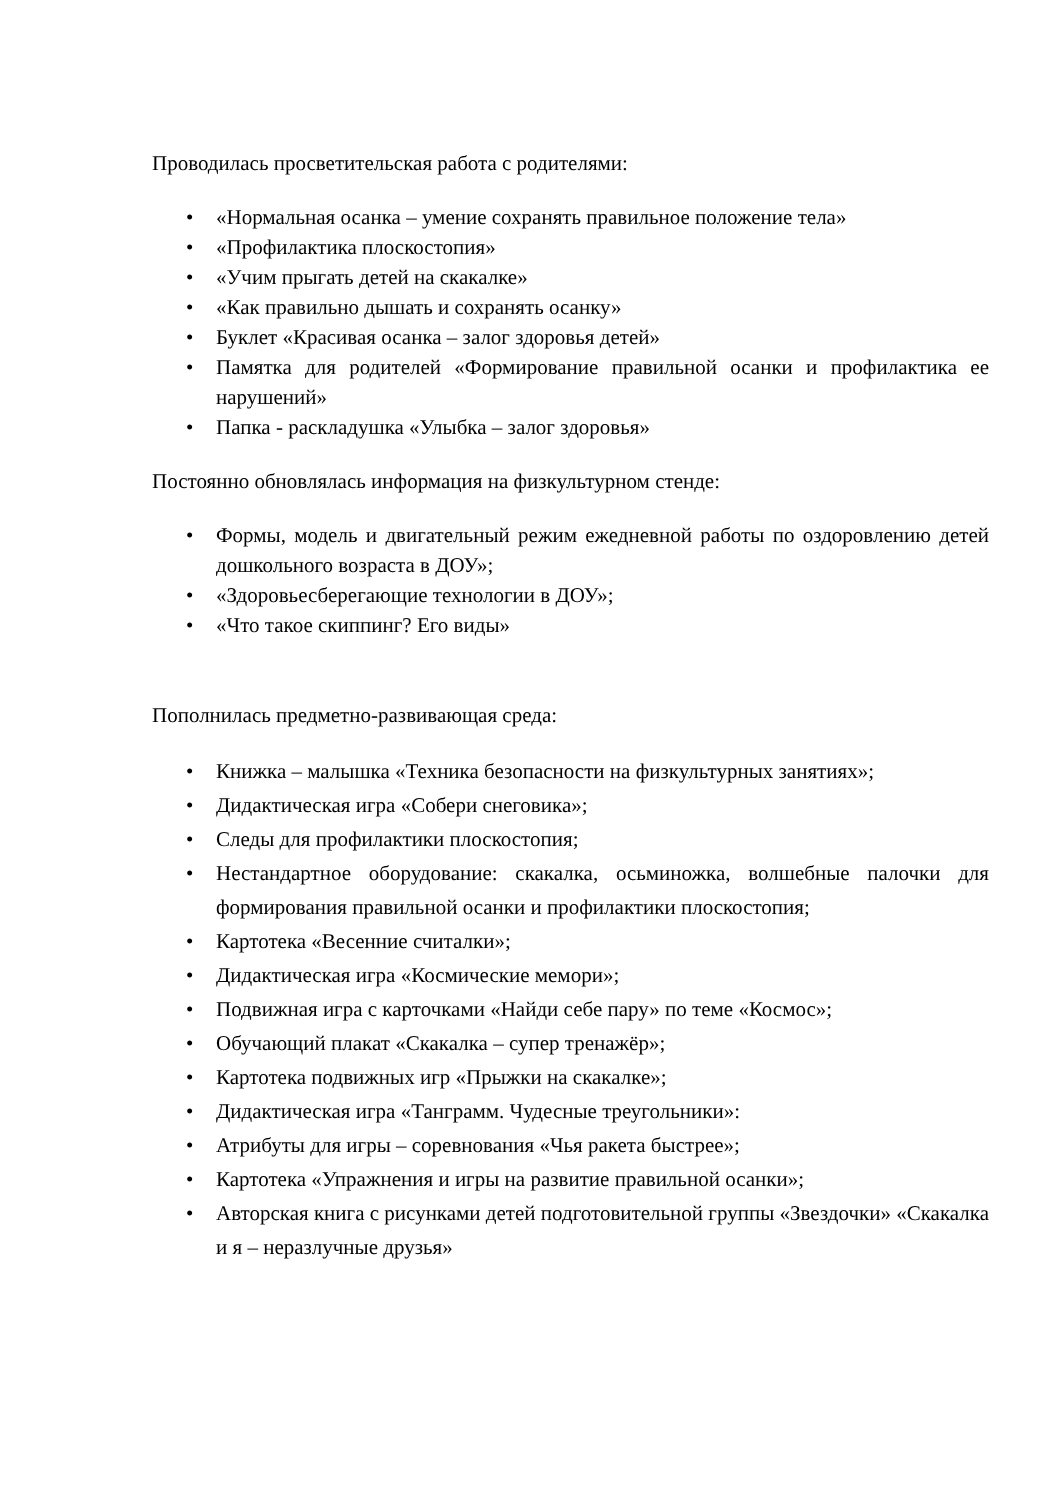Проводилась просветительская работа с родителями:
• «Нормальная осанка – умение сохранять правильное положение тела»
• «Профилактика плоскостопия»
• «Учим прыгать детей на скакалке»
• «Как правильно дышать и сохранять осанку»
• Буклет «Красивая осанка – залог здоровья детей»
• Памятка для родителей «Формирование правильной осанки и профилактика ее нарушений»
• Папка - раскладушка «Улыбка – залог здоровья»
Постоянно обновлялась информация на физкультурном стенде:
• Формы, модель и двигательный режим ежедневной работы по оздоровлению детей дошкольного возраста в ДОУ»;
• «Здоровьесберегающие технологии в ДОУ»;
• «Что такое скиппинг? Его виды»
Пополнилась предметно-развивающая среда:
• Книжка – малышка «Техника безопасности на физкультурных занятиях»;
• Дидактическая игра «Собери снеговика»;
• Следы для профилактики плоскостопия;
• Нестандартное оборудование: скакалка, осьминожка, волшебные палочки для формирования правильной осанки и профилактики плоскостопия;
• Картотека «Весенние считалки»;
• Дидактическая игра «Космические мемори»;
• Подвижная игра с карточками «Найди себе пару» по теме «Космос»;
• Обучающий плакат «Скакалка – супер тренажёр»;
• Картотека подвижных игр «Прыжки на скакалке»;
• Дидактическая игра «Танграмм. Чудесные треугольники»:
• Атрибуты для игры – соревнования «Чья ракета быстрее»;
• Картотека «Упражнения и игры на развитие правильной осанки»;
• Авторская книга с рисунками детей подготовительной группы «Звездочки» «Скакалка и я – неразлучные друзья»